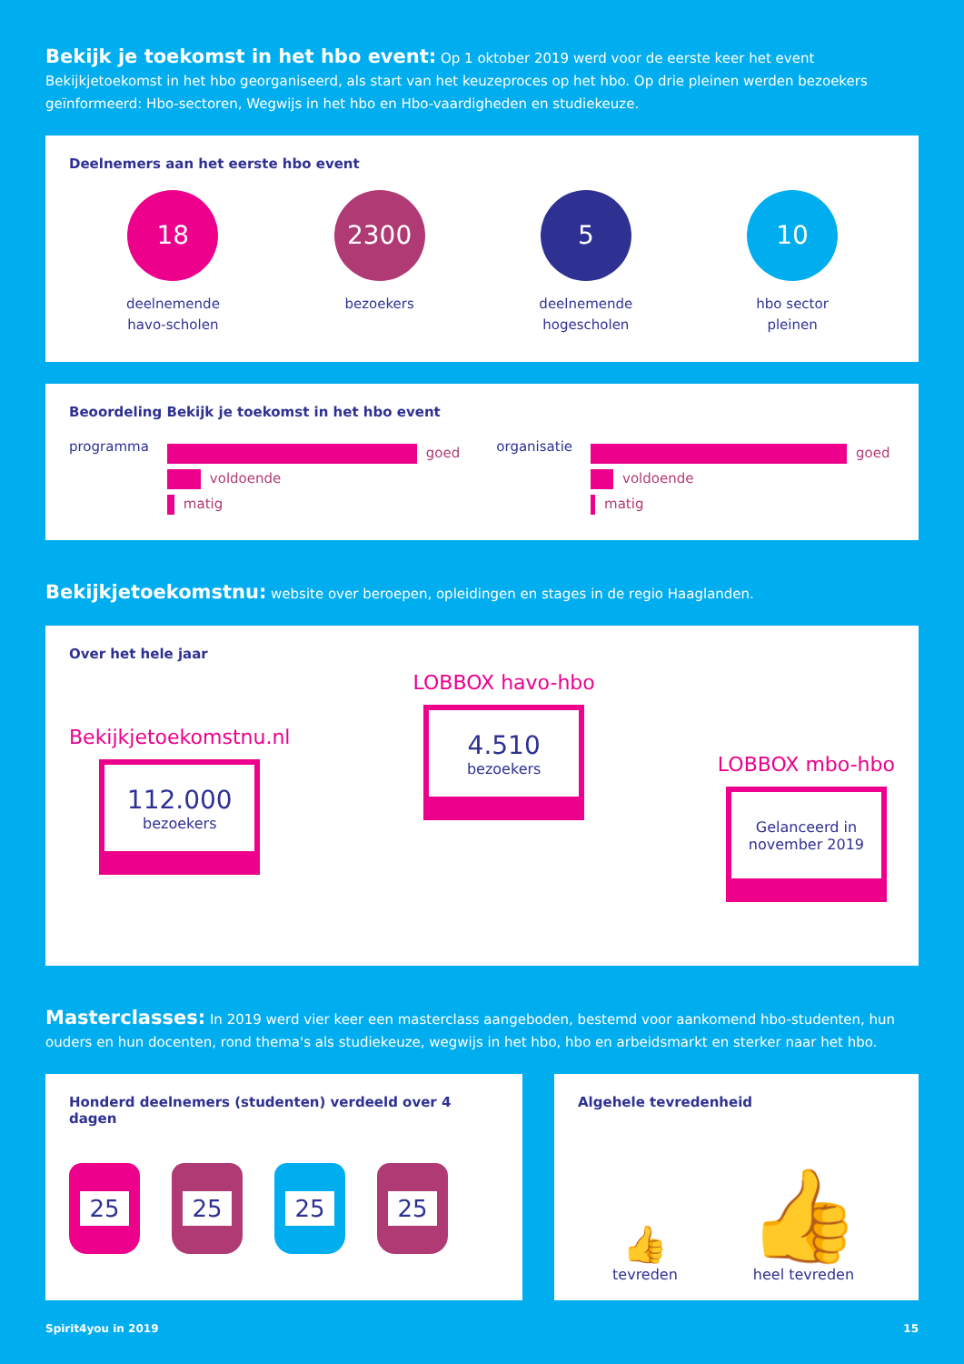Bekijk je toekomst in het hbo event: Op 1 oktober 2019 werd voor de eerste keer het event Bekijkjetoekomst in het hbo georganiseerd, als start van het keuzeproces op het hbo. Op drie pleinen werden bezoekers geïnformeerd: Hbo-sectoren, Wegwijs in het hbo en Hbo-vaardigheden en studiekeuze.
Deelnemers aan het eerste hbo event
18
deelnemende
havo-scholen
2300
bezoekers
5
deelnemende
hogescholen
10
hbo sector
pleinen
Beoordeling Bekijk je toekomst in het hbo event
programma
goed
voldoende
matig
organisatie
goed
voldoende
matig
Bekijkjetoekomstnu: website over beroepen, opleidingen en stages in de regio Haaglanden.
Over het hele jaar
Bekijkjetoekomstnu.nl
112.000
bezoekers
LOBBOX havo-hbo
4.510
bezoekers
LOBBOX mbo-hbo
Gelanceerd in
november 2019
Masterclasses: In 2019 werd vier keer een masterclass aangeboden, bestemd voor aankomend hbo-studenten, hun ouders en hun docenten, rond thema's als studiekeuze, wegwijs in het hbo, hbo en arbeidsmarkt en sterker naar het hbo.
Honderd deelnemers (studenten) verdeeld over 4 dagen
25 25 25 25
Algehele tevredenheid
👍
tevreden
👍
heel tevreden
Spirit4you in 2019 15